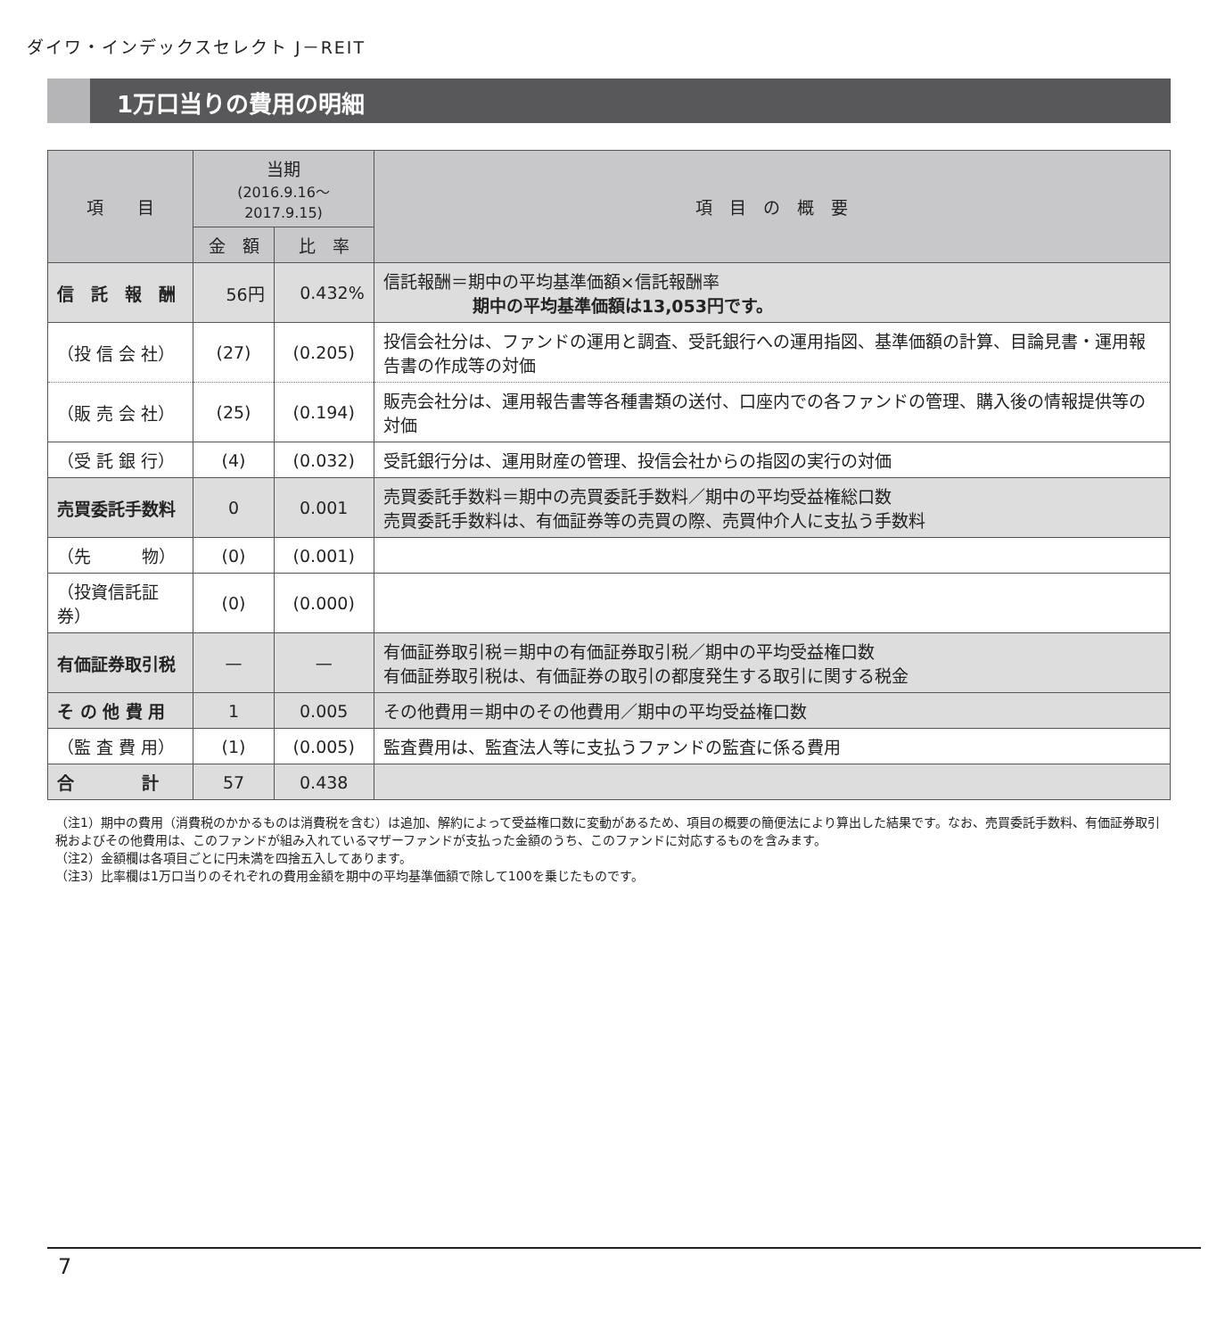ダイワ・インデックスセレクト J－REIT
1万口当りの費用の明細
| 項 目 | 当期 (2016.9.16～2017.9.15) | | 項 目 の 概 要 |
| --- | --- | --- | --- |
| | 金 額 | 比 率 | |
| 信 託 報 酬 | 56円 | 0.432% | 信託報酬＝期中の平均基準価額×信託報酬率 期中の平均基準価額は13,053円です。 |
| （投 信 会 社） | (27) | (0.205) | 投信会社分は、ファンドの運用と調査、受託銀行への運用指図、基準価額の計算、目論見書・運用報告書の作成等の対価 |
| （販 売 会 社） | (25) | (0.194) | 販売会社分は、運用報告書等各種書類の送付、口座内での各ファンドの管理、購入後の情報提供等の対価 |
| （受 託 銀 行） | (4) | (0.032) | 受託銀行分は、運用財産の管理、投信会社からの指図の実行の対価 |
| 売買委託手数料 | 0 | 0.001 | 売買委託手数料＝期中の売買委託手数料／期中の平均受益権総口数 売買委託手数料は、有価証券等の売買の際、売買仲介人に支払う手数料 |
| （先 物） | (0) | (0.001) | |
| （投資信託証券） | (0) | (0.000) | |
| 有価証券取引税 | — | — | 有価証券取引税＝期中の有価証券取引税／期中の平均受益権口数 有価証券取引税は、有価証券の取引の都度発生する取引に関する税金 |
| そ の 他 費 用 | 1 | 0.005 | その他費用＝期中のその他費用／期中の平均受益権口数 |
| （監 査 費 用） | (1) | (0.005) | 監査費用は、監査法人等に支払うファンドの監査に係る費用 |
| 合 計 | 57 | 0.438 | |
（注1）期中の費用（消費税のかかるものは消費税を含む）は追加、解約によって受益権口数に変動があるため、項目の概要の簡便法により算出した結果です。なお、売買委託手数料、有価証券取引税およびその他費用は、このファンドが組み入れているマザーファンドが支払った金額のうち、このファンドに対応するものを含みます。
（注2）金額欄は各項目ごとに円未満を四捨五入してあります。
（注3）比率欄は1万口当りのそれぞれの費用金額を期中の平均基準価額で除して100を乗じたものです。
7